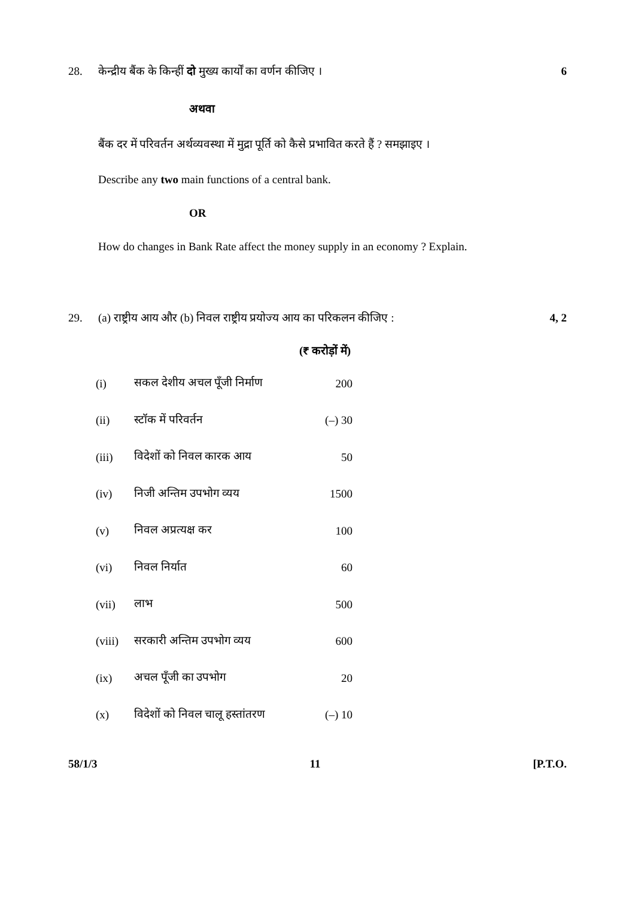28. 6
केन्द्रीय बैंक के किन्हीं दो मुख्य कार्यों का वर्णन कीजिए ।
अथवा
बैंक दर में परिवर्तन अर्थव्यवस्था में मुद्रा पूर्ति को कैसे प्रभावित करते हैं ? समझाइए ।
Describe any two main functions of a central bank.
OR
How do changes in Bank Rate affect the money supply in an economy ? Explain.
29. 4, 2
(a) राष्ट्रीय आय और (b) निवल राष्ट्रीय प्रयोज्य आय का परिकलन कीजिए :
(₹ करोड़ों में)
| (i) | सकल देशीय अचल पूँजी निर्माण | 200 |
| (ii) | स्टॉक में परिवर्तन | (–) 30 |
| (iii) | विदेशों को निवल कारक आय | 50 |
| (iv) | निजी अन्तिम उपभोग व्यय | 1500 |
| (v) | निवल अप्रत्यक्ष कर | 100 |
| (vi) | निवल निर्यात | 60 |
| (vii) | लाभ | 500 |
| (viii) | सरकारी अन्तिम उपभोग व्यय | 600 |
| (ix) | अचल पूँजी का उपभोग | 20 |
| (x) | विदेशों को निवल चालू हस्तांतरण | (–) 10 |
58/1/3 11 [P.T.O.